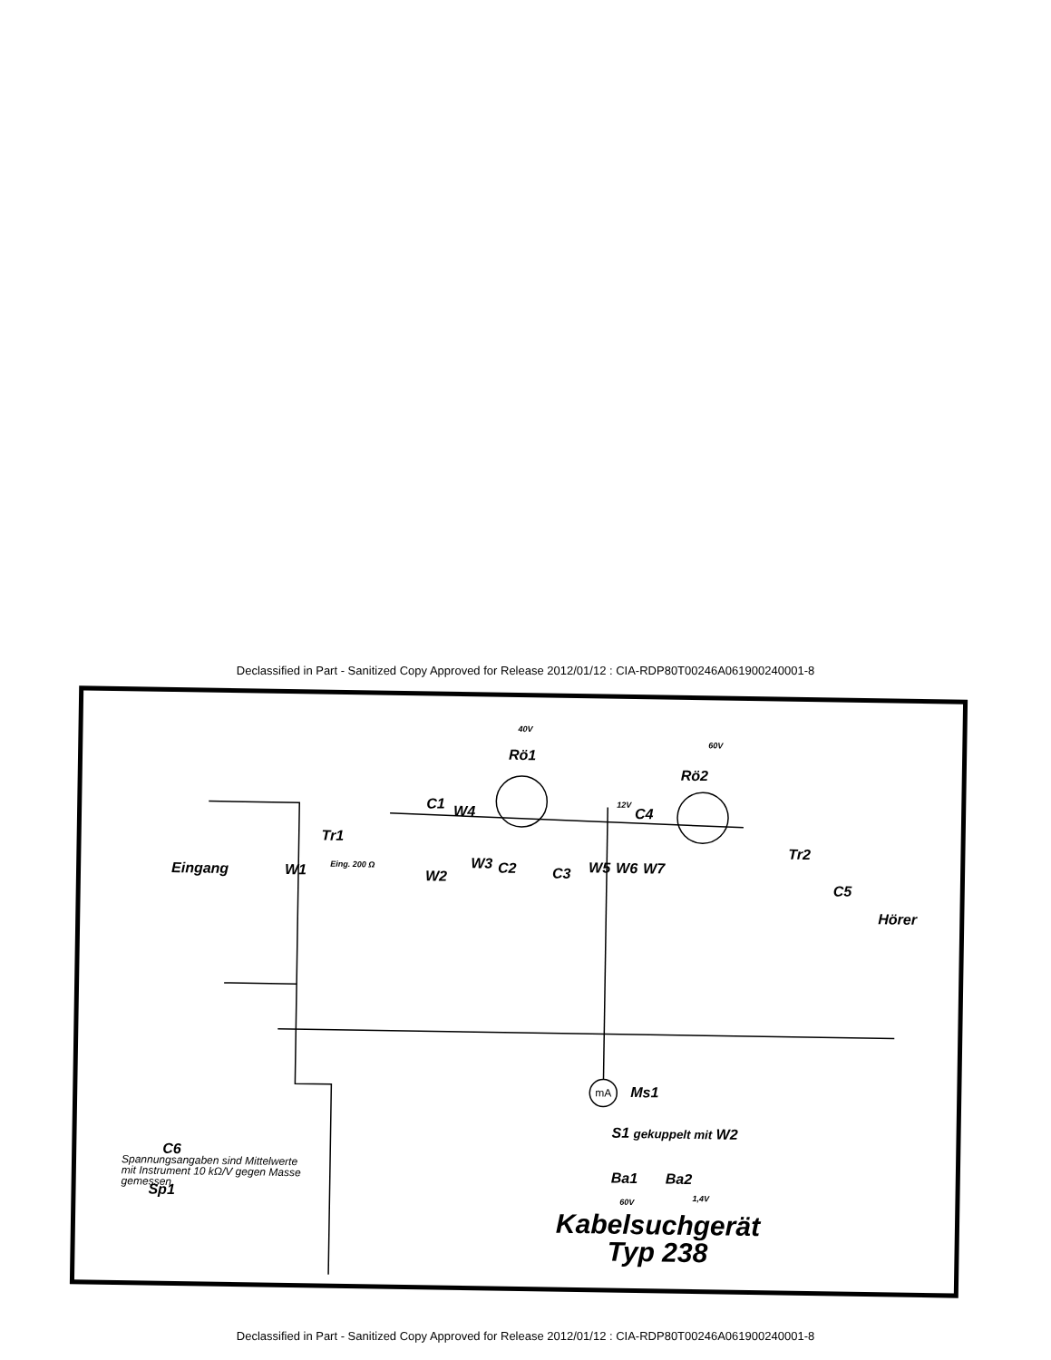Declassified in Part - Sanitized Copy Approved for Release 2012/01/12 : CIA-RDP80T00246A061900240001-8
Rö1
40V
Rö2
60V
C1 W4
12V
C4
Tr1
Eingang W1 Eing. 200 Ω
W2
W3 C2 C3 W5 W6 W7
Tr2
C5
Hörer
mA Ms1
S1 gekuppelt mit W2
Ba1 Ba2
60V 1,4V
C6
Sp1
Spannungsangaben sind Mittelwerte
mit Instrument 10 kΩ/V gegen Masse
gemessen.
Kabelsuchgerät
Typ 238
Declassified in Part - Sanitized Copy Approved for Release 2012/01/12 : CIA-RDP80T00246A061900240001-8